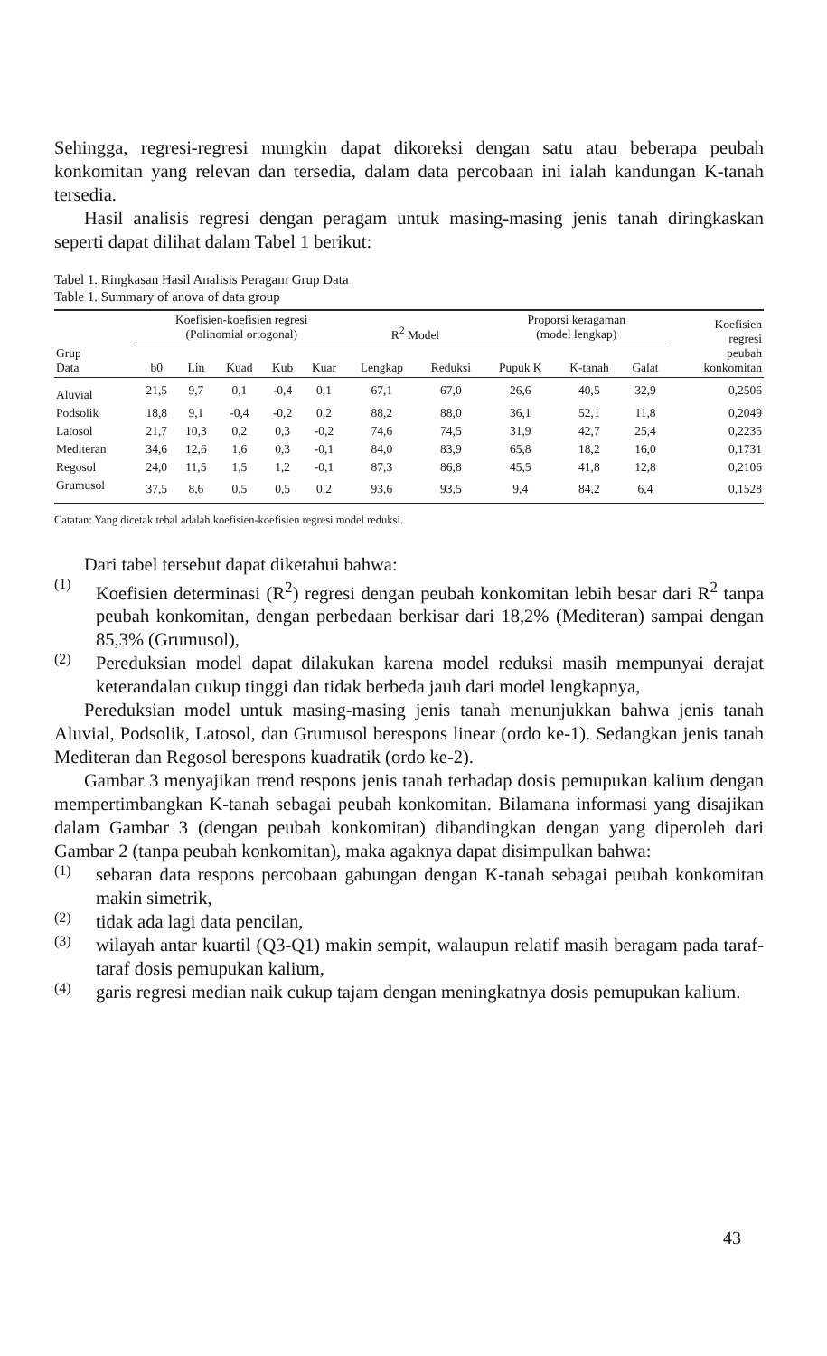Sehingga, regresi-regresi mungkin dapat dikoreksi dengan satu atau beberapa peubah konkomitan yang relevan dan tersedia, dalam data percobaan ini ialah kandungan K-tanah tersedia.
Hasil analisis regresi dengan peragam untuk masing-masing jenis tanah diringkaskan seperti dapat dilihat dalam Tabel 1 berikut:
Tabel 1. Ringkasan Hasil Analisis Peragam Grup Data
Table 1. Summary of anova of data group
| | Koefisien-koefisien regresi (Polinomial ortogonal) | | | | | R<sup>2</sup> Model | | Proporsi keragaman (model lengkap) | | | Koefisien regresi peubah konkomitan |
| --- | --- | --- | --- | --- | --- | --- | --- | --- | --- | --- | --- |
| Grup Data | b0 | Lin | Kuad | Kub | Kuar | Lengkap | Reduksi | Pupuk K | K-tanah | Galat | |
| Aluvial | 21,5 | 9,7 | 0,1 | -0,4 | 0,1 | 67,1 | 67,0 | 26,6 | 40,5 | 32,9 | 0,2506 |
| Podsolik | 18,8 | 9,1 | -0,4 | -0,2 | 0,2 | 88,2 | 88,0 | 36,1 | 52,1 | 11,8 | 0,2049 |
| Latosol | 21,7 | 10,3 | 0,2 | 0,3 | -0,2 | 74,6 | 74,5 | 31,9 | 42,7 | 25,4 | 0,2235 |
| Mediteran | 34,6 | 12,6 | 1,6 | 0,3 | -0,1 | 84,0 | 83,9 | 65,8 | 18,2 | 16,0 | 0,1731 |
| Regosol | 24,0 | 11,5 | 1,5 | 1,2 | -0,1 | 87,3 | 86,8 | 45,5 | 41,8 | 12,8 | 0,2106 |
| Grumusol | 37,5 | 8,6 | 0,5 | 0,5 | 0,2 | 93,6 | 93,5 | 9,4 | 84,2 | 6,4 | 0,1528 |
Catatan: Yang dicetak tebal adalah koefisien-koefisien regresi model reduksi.
Dari tabel tersebut dapat diketahui bahwa:
(1)
Koefisien determinasi (R<sup>2</sup>) regresi dengan peubah konkomitan lebih besar dari R<sup>2</sup> tanpa peubah konkomitan, dengan perbedaan berkisar dari 18,2% (Mediteran) sampai dengan 85,3% (Grumusol),
(2)
Pereduksian model dapat dilakukan karena model reduksi masih mempunyai derajat keterandalan cukup tinggi dan tidak berbeda jauh dari model lengkapnya,
Pereduksian model untuk masing-masing jenis tanah menunjukkan bahwa jenis tanah Aluvial, Podsolik, Latosol, dan Grumusol berespons linear (ordo ke-1). Sedangkan jenis tanah Mediteran dan Regosol berespons kuadratik (ordo ke-2).
Gambar 3 menyajikan trend respons jenis tanah terhadap dosis pemupukan kalium dengan mempertimbangkan K-tanah sebagai peubah konkomitan. Bilamana informasi yang disajikan dalam Gambar 3 (dengan peubah konkomitan) dibandingkan dengan yang diperoleh dari Gambar 2 (tanpa peubah konkomitan), maka agaknya dapat disimpulkan bahwa:
(1)
sebaran data respons percobaan gabungan dengan K-tanah sebagai peubah konkomitan makin simetrik,
(2)
tidak ada lagi data pencilan,
(3)
wilayah antar kuartil (Q3-Q1) makin sempit, walaupun relatif masih beragam pada taraf-taraf dosis pemupukan kalium,
(4)
garis regresi median naik cukup tajam dengan meningkatnya dosis pemupukan kalium.
43